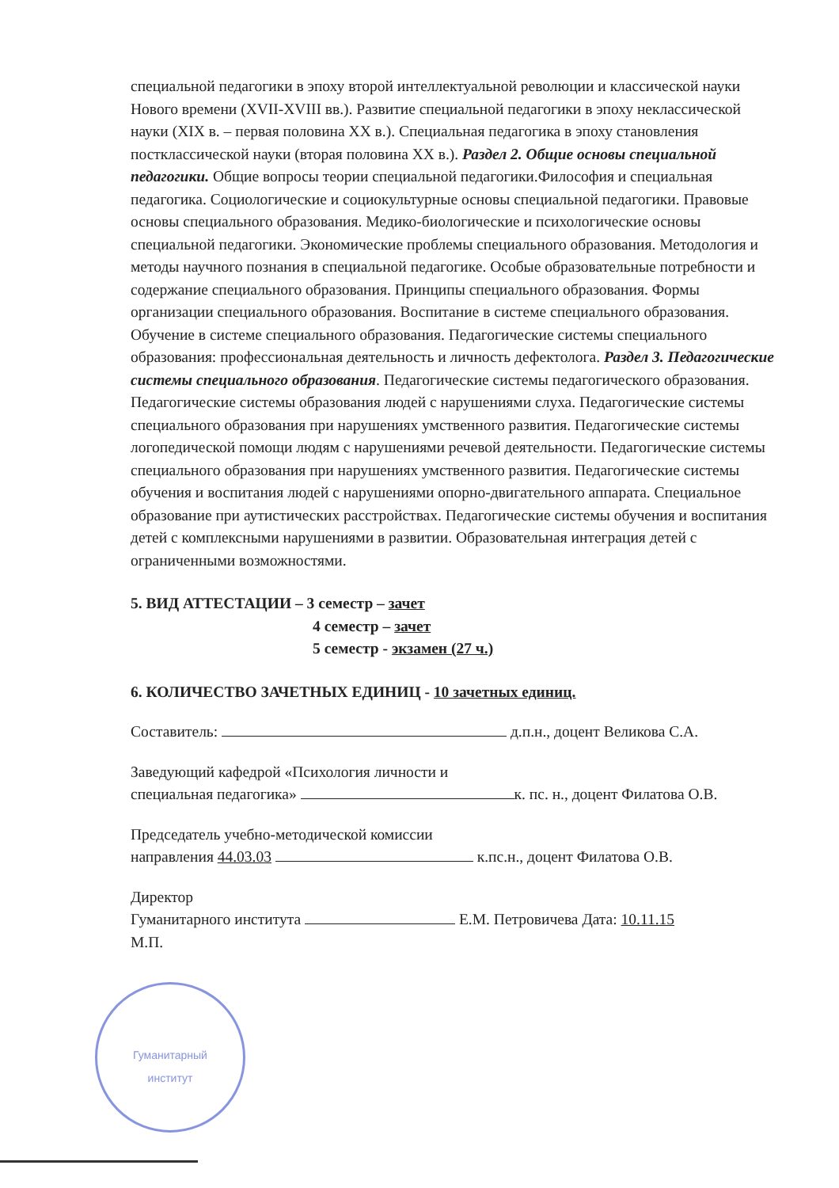специальной педагогики в эпоху второй интеллектуальной революции и классической науки Нового времени (XVII-XVIII вв.). Развитие специальной педагогики в эпоху неклассической науки (XIX в. – первая половина XX в.). Специальная педагогика в эпоху становления постклассической науки (вторая половина XX в.). Раздел 2. Общие основы специальной педагогики. Общие вопросы теории специальной педагогики.Философия и специальная педагогика. Социологические и социокультурные основы специальной педагогики. Правовые основы специального образования. Медико-биологические и психологические основы специальной педагогики. Экономические проблемы специального образования. Методология и методы научного познания в специальной педагогике. Особые образовательные потребности и содержание специального образования. Принципы специального образования. Формы организации специального образования. Воспитание в системе специального образования. Обучение в системе специального образования. Педагогические системы специального образования: профессиональная деятельность и личность дефектолога. Раздел 3. Педагогические системы специального образования. Педагогические системы педагогического образования. Педагогические системы образования людей с нарушениями слуха. Педагогические системы специального образования при нарушениях умственного развития. Педагогические системы логопедической помощи людям с нарушениями речевой деятельности. Педагогические системы специального образования при нарушениях умственного развития. Педагогические системы обучения и воспитания людей с нарушениями опорно-двигательного аппарата. Специальное образование при аутистических расстройствах. Педагогические системы обучения и воспитания детей с комплексными нарушениями в развитии. Образовательная интеграция детей с ограниченными возможностями.
5. ВИД АТТЕСТАЦИИ – 3 семестр – зачет
4 семестр – зачет
5 семестр - экзамен (27 ч.)
6. КОЛИЧЕСТВО ЗАЧЕТНЫХ ЕДИНИЦ - 10 зачетных единиц.
Составитель: д.п.н., доцент Великова С.А.
Заведующий кафедрой «Психология личности и
специальная педагогика» к. пс. н., доцент Филатова О.В.
Председатель учебно-методической комиссии
направления 44.03.03 к.пс.н., доцент Филатова О.В.
Директор
Гуманитарного института Е.М. Петровичева Дата: 10.11.15
М.П.
Гуманитарный
институт